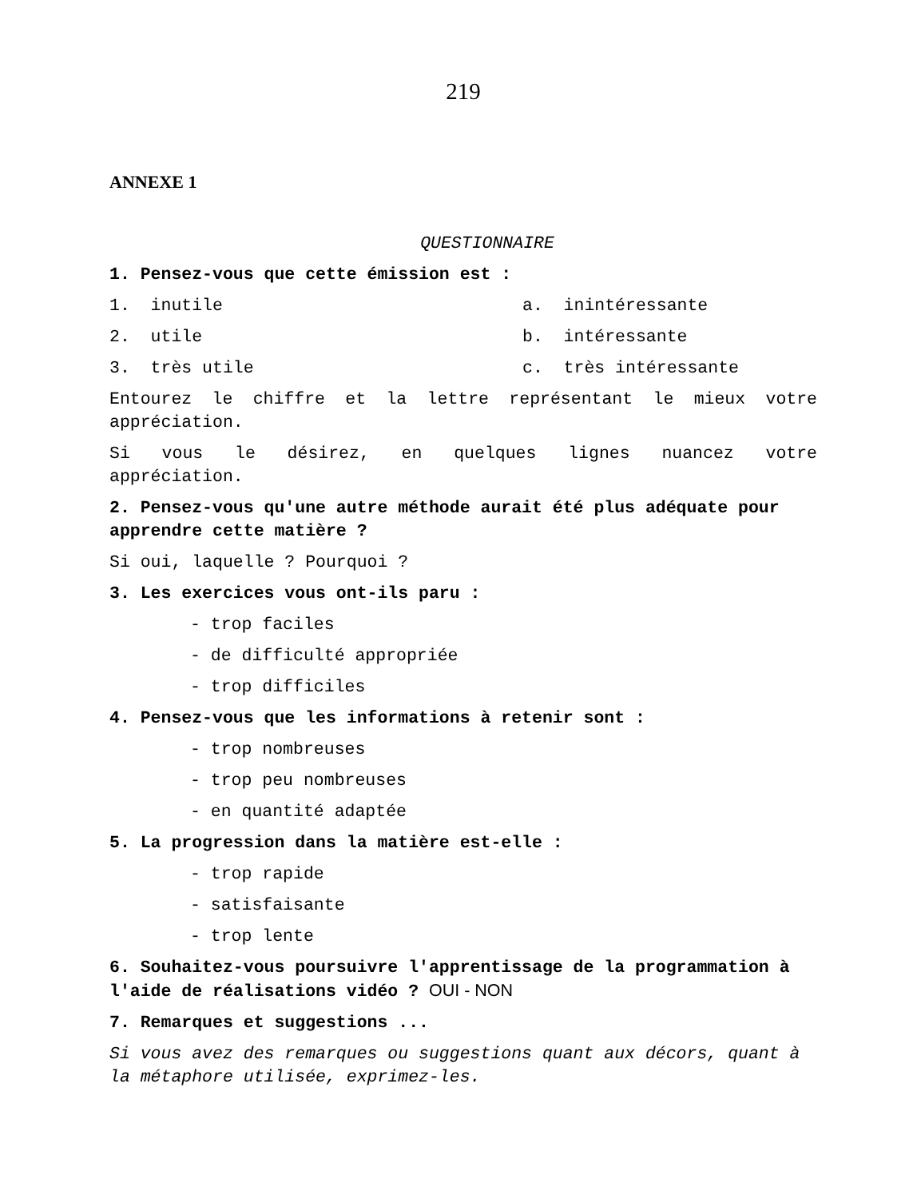219
ANNEXE 1
QUESTIONNAIRE
1. Pensez-vous que cette émission est :
1. inutile a. inintéressante
2. utile b. intéressante
3. très utile c. très intéressante
Entourez le chiffre et la lettre représentant le mieux votre
appréciation.
Si vous le désirez, en quelques lignes nuancez votre
appréciation.
2. Pensez-vous qu'une autre méthode aurait été plus adéquate pour apprendre cette matière ?
Si oui, laquelle ? Pourquoi ?
3. Les exercices vous ont-ils paru :
- trop faciles
- de difficulté appropriée
- trop difficiles
4. Pensez-vous que les informations à retenir sont :
- trop nombreuses
- trop peu nombreuses
- en quantité adaptée
5. La progression dans la matière est-elle :
- trop rapide
- satisfaisante
- trop lente
6. Souhaitez-vous poursuivre l'apprentissage de la programmation à l'aide de réalisations vidéo ? OUI - NON
7. Remarques et suggestions ...
Si vous avez des remarques ou suggestions quant aux décors, quant à la métaphore utilisée, exprimez-les.